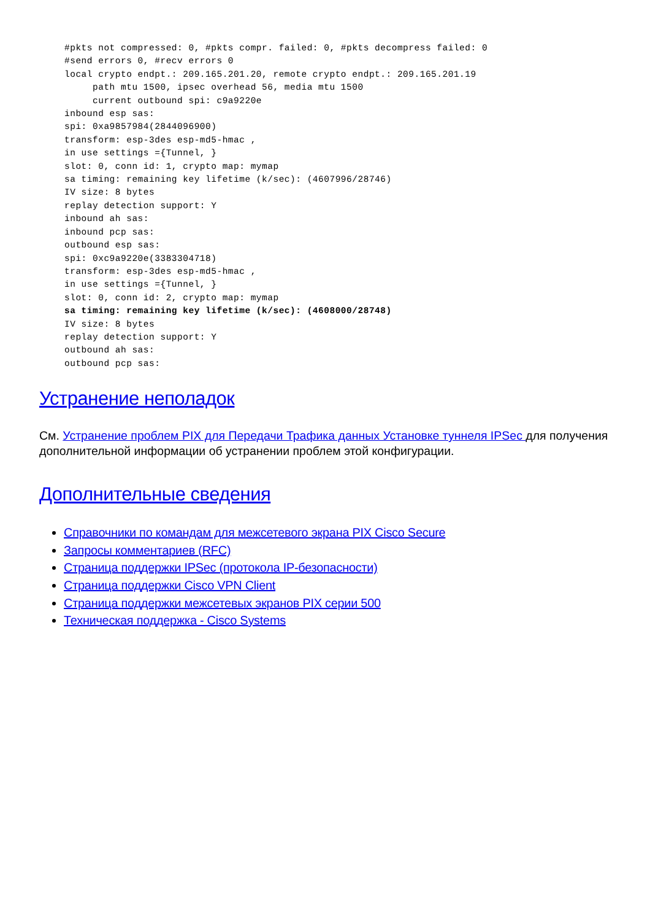#pkts not compressed: 0, #pkts compr. failed: 0, #pkts decompress failed: 0
#send errors 0, #recv errors 0
local crypto endpt.: 209.165.201.20, remote crypto endpt.: 209.165.201.19
     path mtu 1500, ipsec overhead 56, media mtu 1500
     current outbound spi: c9a9220e
inbound esp sas:
spi: 0xa9857984(2844096900)
transform: esp-3des esp-md5-hmac ,
in use settings ={Tunnel, }
slot: 0, conn id: 1, crypto map: mymap
sa timing: remaining key lifetime (k/sec): (4607996/28746)
IV size: 8 bytes
replay detection support: Y
inbound ah sas:
inbound pcp sas:
outbound esp sas:
spi: 0xc9a9220e(3383304718)
transform: esp-3des esp-md5-hmac ,
in use settings ={Tunnel, }
slot: 0, conn id: 2, crypto map: mymap
sa timing: remaining key lifetime (k/sec): (4608000/28748)
IV size: 8 bytes
replay detection support: Y
outbound ah sas:
outbound pcp sas:
Устранение неполадок
См. Устранение проблем PIX для Передачи Трафика данных Установке туннеля IPSec для получения дополнительной информации об устранении проблем этой конфигурации.
Дополнительные сведения
Справочники по командам для межсетевого экрана PIX Cisco Secure
Запросы комментариев (RFC)
Страница поддержки IPSec (протокола IP-безопасности)
Страница поддержки Cisco VPN Client
Страница поддержки межсетевых экранов PIX серии 500
Техническая поддержка - Cisco Systems